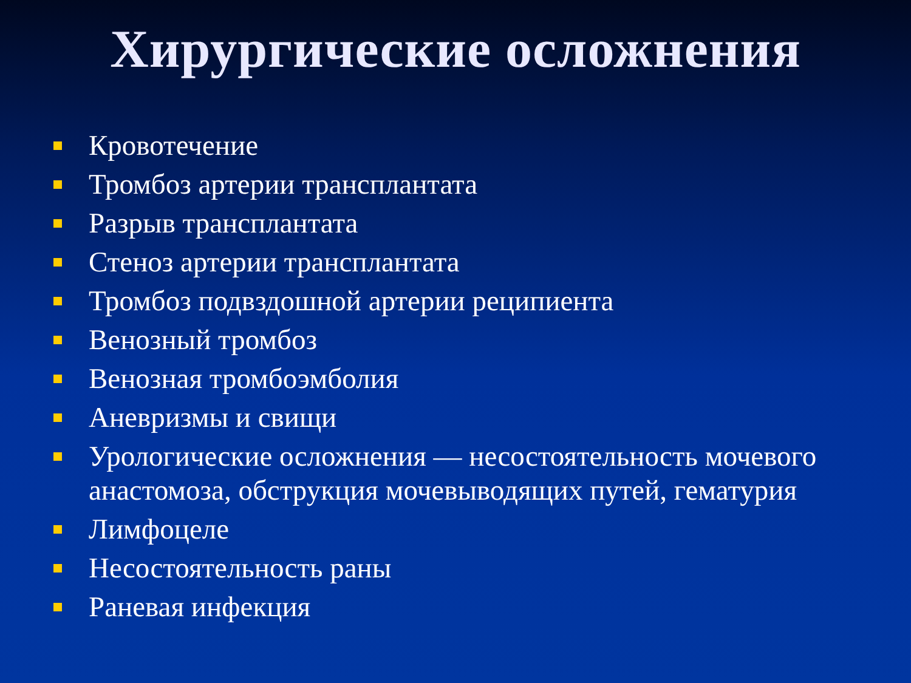Хирургические осложнения
Кровотечение
Тромбоз артерии трансплантата
Разрыв трансплантата
Стеноз артерии трансплантата
Тромбоз подвздошной артерии реципиента
Венозный тромбоз
Венозная тромбоэмболия
Аневризмы и свищи
Урологические осложнения — несостоятельность мочевого анастомоза, обструкция мочевыводящих путей, гематурия
Лимфоцеле
Несостоятельность раны
Раневая инфекция